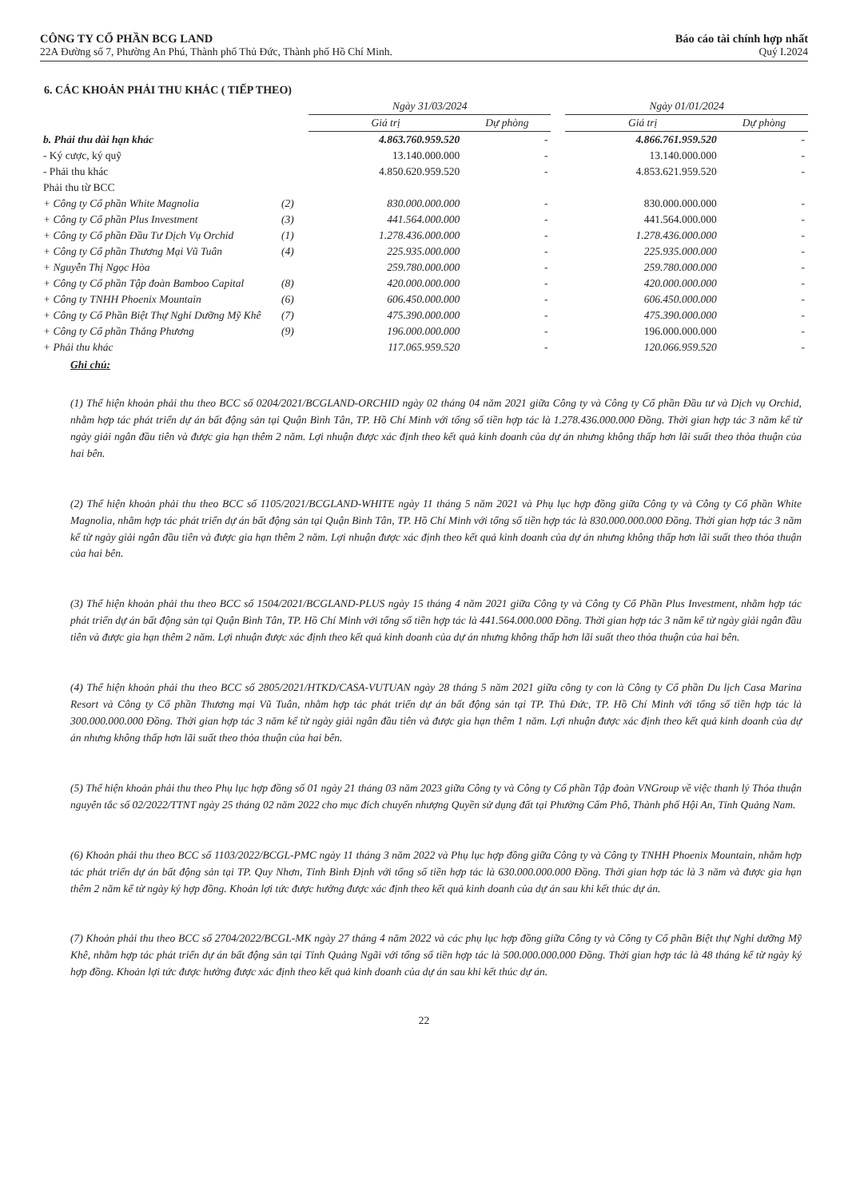CÔNG TY CỔ PHẦN BCG LAND
22A Đường số 7, Phường An Phú, Thành phố Thủ Đức, Thành phố Hồ Chí Minh.
Báo cáo tài chính hợp nhất
Quý I.2024
6. CÁC KHOẢN PHẢI THU KHÁC ( TIẾP THEO)
| | | Ngày 31/03/2024 | | | Ngày 01/01/2024 | |
| --- | --- | --- | --- | --- | --- | --- |
| | | Giá trị | Dự phòng | | Giá trị | Dự phòng |
| b. Phải thu dài hạn khác | | 4.863.760.959.520 | - | | 4.866.761.959.520 | - |
| - Ký cược, ký quỹ | | 13.140.000.000 | - | | 13.140.000.000 | - |
| - Phải thu khác | | 4.850.620.959.520 | - | | 4.853.621.959.520 | - |
| Phải thu từ BCC | | | | | | |
| + Công ty Cổ phần White Magnolia | (2) | 830.000.000.000 | - | | 830.000.000.000 | - |
| + Công ty Cổ phần Plus Investment | (3) | 441.564.000.000 | - | | 441.564.000.000 | - |
| + Công ty Cổ phần Đầu Tư Dịch Vụ Orchid | (1) | 1.278.436.000.000 | - | | 1.278.436.000.000 | - |
| + Công ty Cổ phần Thương Mại Vũ Tuân | (4) | 225.935.000.000 | - | | 225.935.000.000 | - |
| + Nguyễn Thị Ngọc Hòa | | 259.780.000.000 | - | | 259.780.000.000 | - |
| + Công ty Cổ phần Tập đoàn Bamboo Capital | (8) | 420.000.000.000 | - | | 420.000.000.000 | - |
| + Công ty TNHH Phoenix Mountain | (6) | 606.450.000.000 | - | | 606.450.000.000 | - |
| + Công ty Cổ Phần Biệt Thự Nghỉ Dưỡng Mỹ Khê | (7) | 475.390.000.000 | - | | 475.390.000.000 | - |
| + Công ty Cổ phần Thắng Phương | (9) | 196.000.000.000 | - | | 196.000.000.000 | - |
| + Phải thu khác | | 117.065.959.520 | - | | 120.066.959.520 | - |
Ghi chú:
(1) Thể hiện khoản phải thu theo BCC số 0204/2021/BCGLAND-ORCHID ngày 02 tháng 04 năm 2021 giữa Công ty và Công ty Cổ phần Đầu tư và Dịch vụ Orchid, nhằm hợp tác phát triển dự án bất động sản tại Quận Bình Tân, TP. Hồ Chí Minh với tổng số tiền hợp tác là 1.278.436.000.000 Đồng. Thời gian hợp tác 3 năm kể từ ngày giải ngân đầu tiên và được gia hạn thêm 2 năm. Lợi nhuận được xác định theo kết quả kinh doanh của dự án nhưng không thấp hơn lãi suất theo thỏa thuận của hai bên.
(2) Thể hiện khoản phải thu theo BCC số 1105/2021/BCGLAND-WHITE ngày 11 tháng 5 năm 2021 và Phụ lục hợp đồng giữa Công ty và Công ty Cổ phần White Magnolia, nhằm hợp tác phát triển dự án bất động sản tại Quận Bình Tân, TP. Hồ Chí Minh với tổng số tiền hợp tác là 830.000.000.000 Đồng. Thời gian hợp tác 3 năm kể từ ngày giải ngân đầu tiên và được gia hạn thêm 2 năm. Lợi nhuận được xác định theo kết quả kinh doanh của dự án nhưng không thấp hơn lãi suất theo thỏa thuận của hai bên.
(3) Thể hiện khoản phải thu theo BCC số 1504/2021/BCGLAND-PLUS ngày 15 tháng 4 năm 2021 giữa Công ty và Công ty Cổ Phần Plus Investment, nhằm hợp tác phát triển dự án bất động sản tại Quận Bình Tân, TP. Hồ Chí Minh với tổng số tiền hợp tác là 441.564.000.000 Đồng. Thời gian hợp tác 3 năm kể từ ngày giải ngân đầu tiên và được gia hạn thêm 2 năm. Lợi nhuận được xác định theo kết quả kinh doanh của dự án nhưng không thấp hơn lãi suất theo thỏa thuận của hai bên.
(4) Thể hiện khoản phải thu theo BCC số 2805/2021/HTKD/CASA-VUTUAN ngày 28 tháng 5 năm 2021 giữa công ty con là Công ty Cổ phần Du lịch Casa Marina Resort và Công ty Cổ phần Thương mại Vũ Tuân, nhằm hợp tác phát triển dự án bất động sản tại TP. Thủ Đức, TP. Hồ Chí Minh với tổng số tiền hợp tác là 300.000.000.000 Đồng. Thời gian hợp tác 3 năm kể từ ngày giải ngân đầu tiên và được gia hạn thêm 1 năm. Lợi nhuận được xác định theo kết quả kinh doanh của dự án nhưng không thấp hơn lãi suất theo thỏa thuận của hai bên.
(5) Thể hiện khoản phải thu theo Phụ lục hợp đồng số 01 ngày 21 tháng 03 năm 2023 giữa Công ty và Công ty Cổ phần Tập đoàn VNGroup về việc thanh lý Thỏa thuận nguyên tắc số 02/2022/TTNT ngày 25 tháng 02 năm 2022 cho mục đích chuyển nhượng Quyền sử dụng đất tại Phường Cẩm Phô, Thành phố Hội An, Tỉnh Quảng Nam.
(6) Khoản phải thu theo BCC số 1103/2022/BCGL-PMC ngày 11 tháng 3 năm 2022 và Phụ lục hợp đồng giữa Công ty và Công ty TNHH Phoenix Mountain, nhằm hợp tác phát triển dự án bất động sản tại TP. Quy Nhơn, Tỉnh Bình Định với tổng số tiền hợp tác là 630.000.000.000 Đồng. Thời gian hợp tác là 3 năm và được gia hạn thêm 2 năm kể từ ngày ký hợp đồng. Khoản lợi tức được hưởng được xác định theo kết quả kinh doanh của dự án sau khi kết thúc dự án.
(7) Khoản phải thu theo BCC số 2704/2022/BCGL-MK ngày 27 tháng 4 năm 2022 và các phụ lục hợp đồng giữa Công ty và Công ty Cổ phần Biệt thự Nghỉ dưỡng Mỹ Khê, nhằm hợp tác phát triển dự án bất động sản tại Tỉnh Quảng Ngãi với tổng số tiền hợp tác là 500.000.000.000 Đồng. Thời gian hợp tác là 48 tháng kể từ ngày ký hợp đồng. Khoản lợi tức được hưởng được xác định theo kết quả kinh doanh của dự án sau khi kết thúc dự án.
22